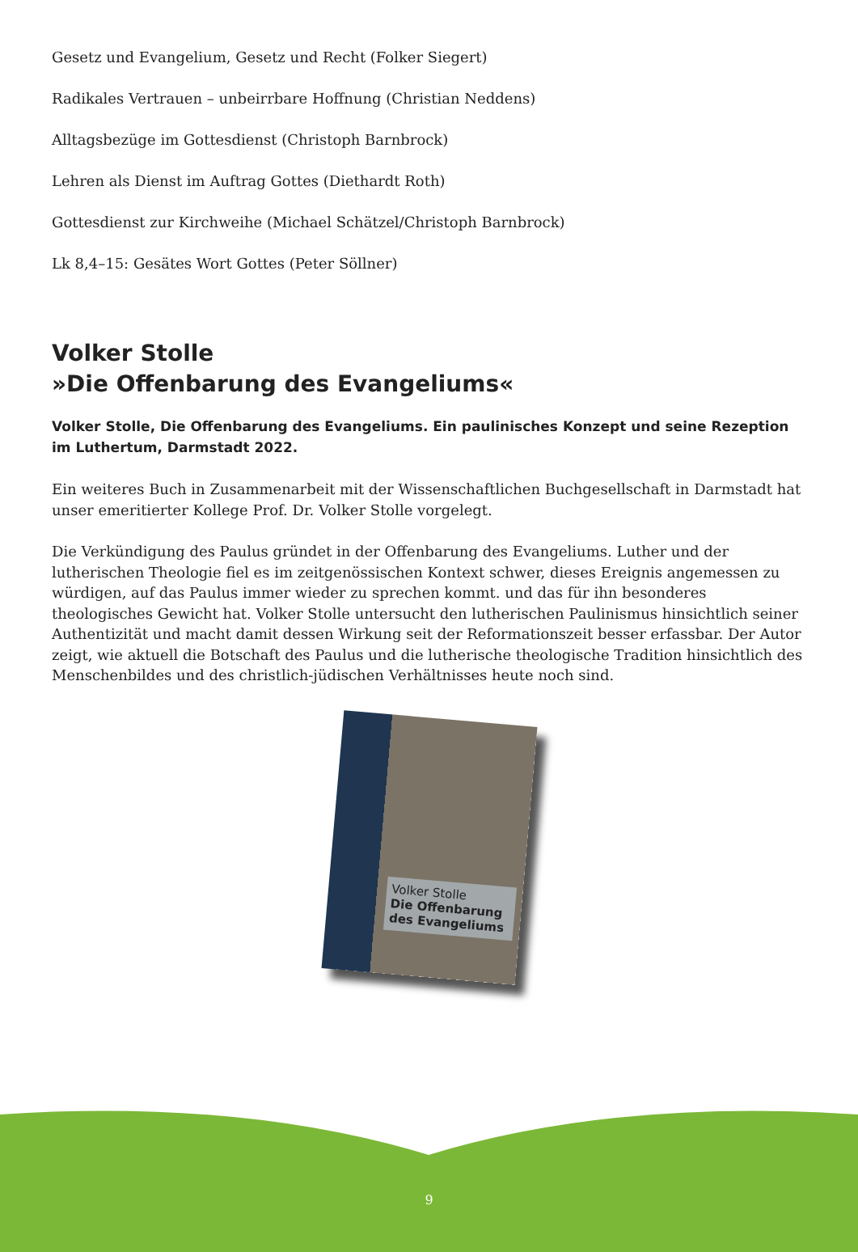Gesetz und Evangelium, Gesetz und Recht (Folker Siegert)
Radikales Vertrauen – unbeirrbare Hoffnung (Christian Neddens)
Alltagsbezüge im Gottesdienst (Christoph Barnbrock)
Lehren als Dienst im Auftrag Gottes (Diethardt Roth)
Gottesdienst zur Kirchweihe (Michael Schätzel/Christoph Barnbrock)
Lk 8,4–15: Gesätes Wort Gottes (Peter Söllner)
Volker Stolle
»Die Offenbarung des Evangeliums«
Volker Stolle, Die Offenbarung des Evangeliums. Ein paulinisches Konzept und seine Rezeption im Luthertum, Darmstadt 2022.
Ein weiteres Buch in Zusammenarbeit mit der Wissenschaftlichen Buchgesellschaft in Darmstadt hat unser emeritierter Kollege Prof. Dr. Volker Stolle vorgelegt.
Die Verkündigung des Paulus gründet in der Offenbarung des Evangeliums. Luther und der lutherischen Theologie fiel es im zeitgenössischen Kontext schwer, dieses Ereignis angemessen zu würdigen, auf das Paulus immer wieder zu sprechen kommt. und das für ihn besonderes theologisches Gewicht hat. Volker Stolle untersucht den lutherischen Paulinismus hinsichtlich seiner Authentizität und macht damit dessen Wirkung seit der Reformationszeit besser erfassbar. Der Autor zeigt, wie aktuell die Botschaft des Paulus und die lutherische theologische Tradition hinsichtlich des Menschenbildes und des christlich-jüdischen Verhältnisses heute noch sind.
Volker Stolle
Die Offenbarung des Evangeliums
9